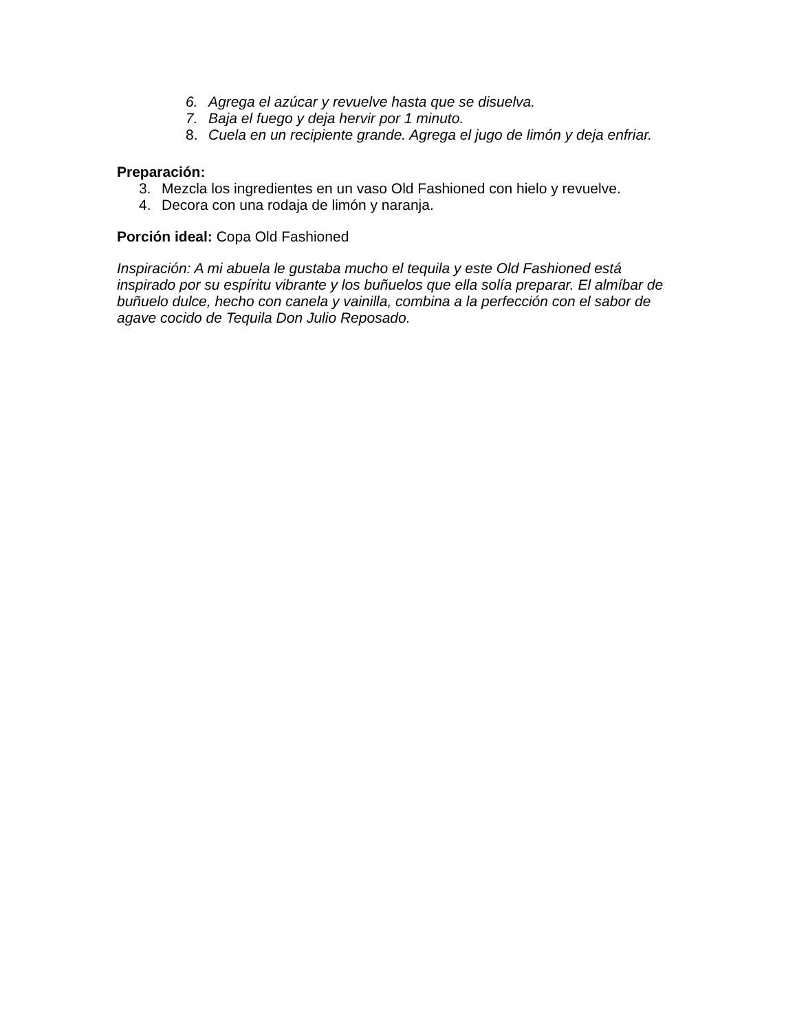6. Agrega el azúcar y revuelve hasta que se disuelva.
7. Baja el fuego y deja hervir por 1 minuto.
8. Cuela en un recipiente grande. Agrega el jugo de limón y deja enfriar.
Preparación:
3. Mezcla los ingredientes en un vaso Old Fashioned con hielo y revuelve.
4. Decora con una rodaja de limón y naranja.
Porción ideal: Copa Old Fashioned
Inspiración: A mi abuela le gustaba mucho el tequila y este Old Fashioned está inspirado por su espíritu vibrante y los buñuelos que ella solía preparar. El almíbar de buñuelo dulce, hecho con canela y vainilla, combina a la perfección con el sabor de agave cocido de Tequila Don Julio Reposado.